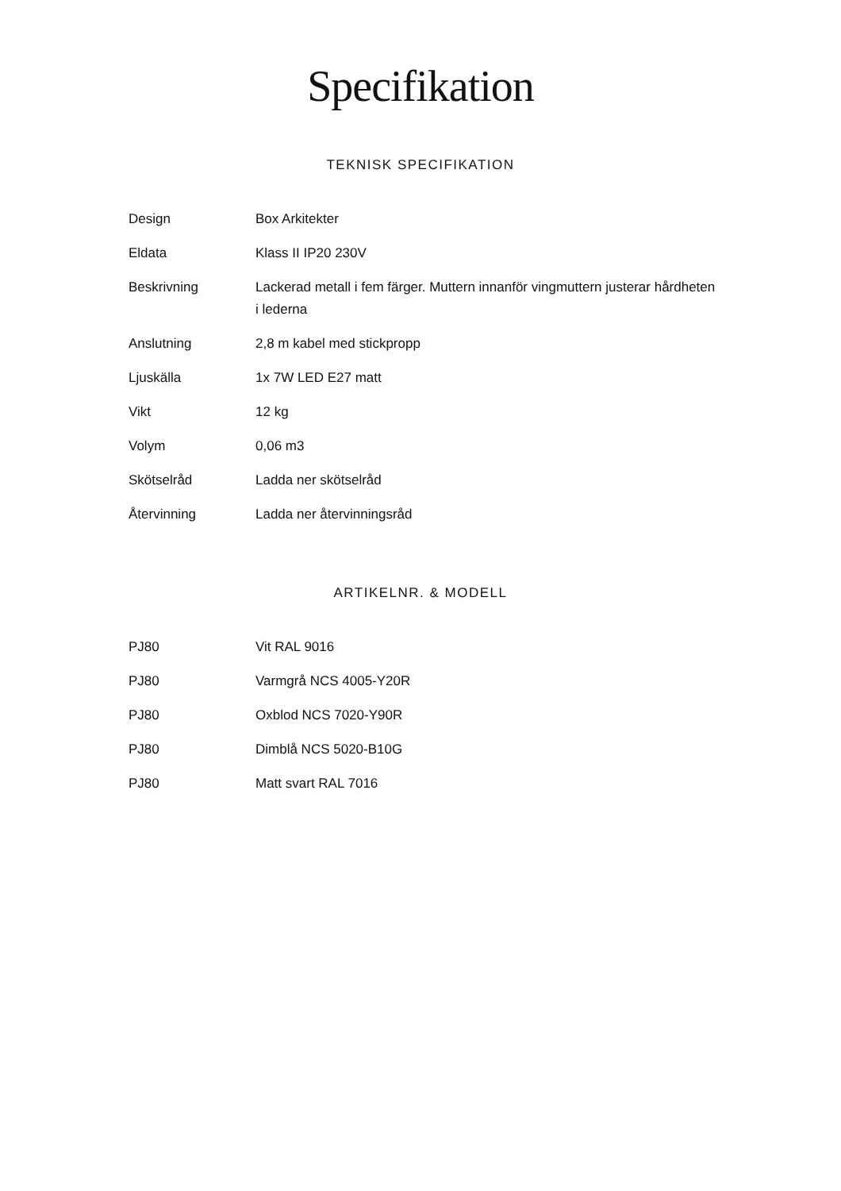Specifikation
TEKNISK SPECIFIKATION
| Design | Box Arkitekter |
| Eldata | Klass II IP20 230V |
| Beskrivning | Lackerad metall i fem färger. Muttern innanför vingmuttern justerar hårdheten i lederna |
| Anslutning | 2,8 m kabel med stickpropp |
| Ljuskälla | 1x 7W LED E27 matt |
| Vikt | 12 kg |
| Volym | 0,06 m3 |
| Skötselråd | Ladda ner skötselråd |
| Återvinning | Ladda ner återvinningsråd |
ARTIKELNR. & MODELL
| PJ80 | Vit RAL 9016 |
| PJ80 | Varmgrå NCS 4005-Y20R |
| PJ80 | Oxblod NCS 7020-Y90R |
| PJ80 | Dimblå NCS 5020-B10G |
| PJ80 | Matt svart RAL 7016 |